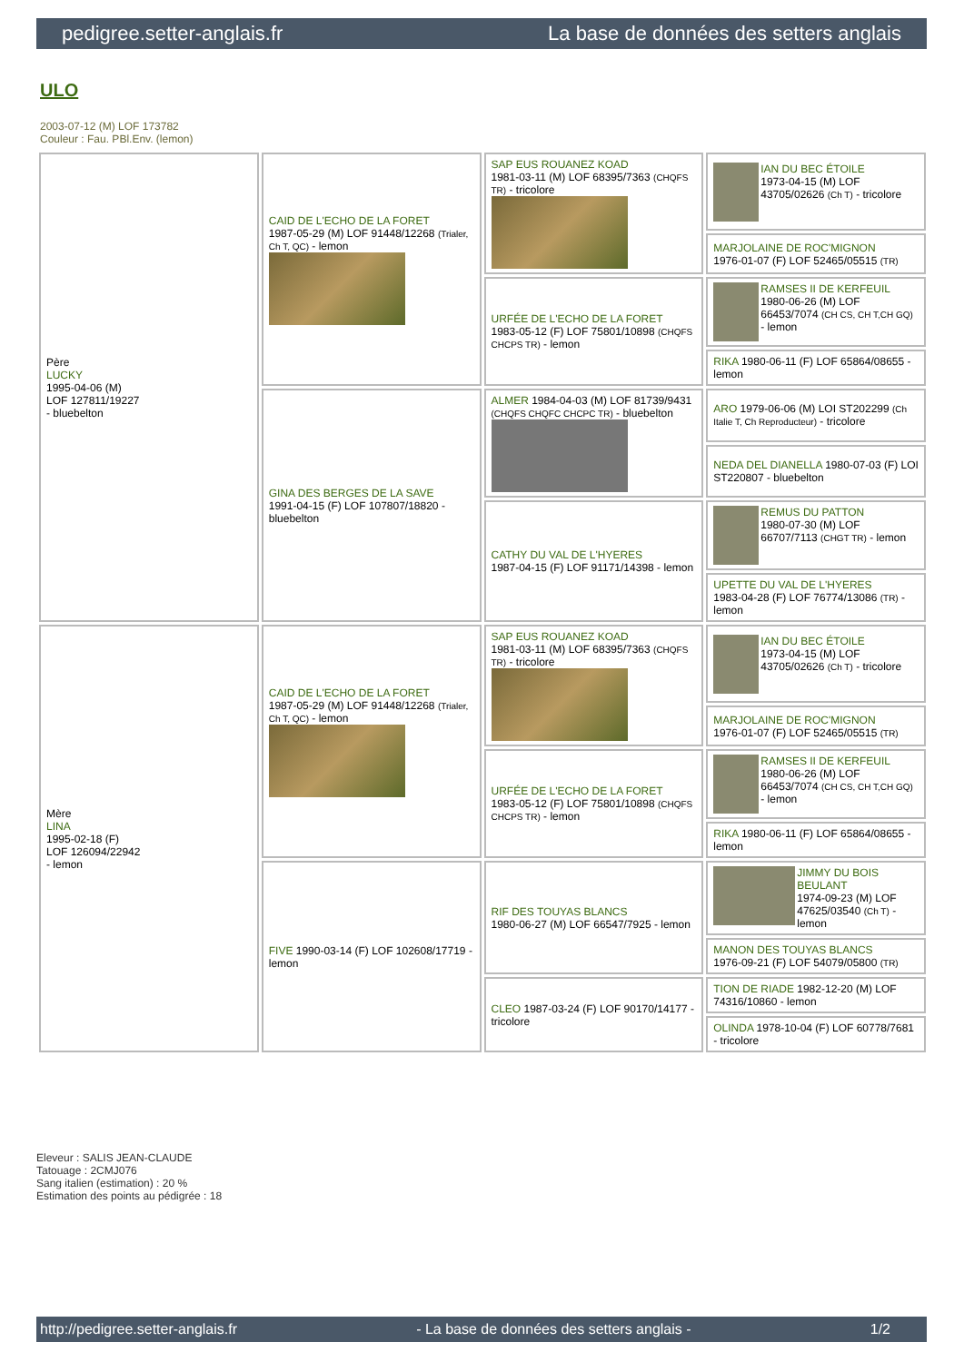pedigree.setter-anglais.fr La base de données des setters anglais
ULO
2003-07-12 (M) LOF 173782
Couleur : Fau. PBl.Env. (lemon)
| Père LUCKY 1995-04-06 (M) LOF 127811/19227 - bluebelton | CAID DE L'ECHO DE LA FORET 1987-05-29 (M) LOF 91448/12268 (Trialer, Ch T, QC) - lemon | SAP EUS ROUANEZ KOAD 1981-03-11 (M) LOF 68395/7363 (CHQFS TR) - tricolore | IAN DU BEC ÉTOILE 1973-04-15 (M) LOF 43705/02626 (Ch T) - tricolore |
| | | | MARJOLAINE DE ROC'MIGNON 1976-01-07 (F) LOF 52465/05515 (TR) |
| | | URFÉE DE L'ECHO DE LA FORET 1983-05-12 (F) LOF 75801/10898 (CHQFS CHCPS TR) - lemon | RAMSES II DE KERFEUIL 1980-06-26 (M) LOF 66453/7074 (CH CS, CH T,CH GQ) - lemon |
| | | | RIKA 1980-06-11 (F) LOF 65864/08655 - lemon |
| | GINA DES BERGES DE LA SAVE 1991-04-15 (F) LOF 107807/18820 - bluebelton | ALMER 1984-04-03 (M) LOF 81739/9431 (CHQFS CHQFC CHCPC TR) - bluebelton | ARO 1979-06-06 (M) LOI ST202299 (Ch Italie T, Ch Reproducteur) - tricolore |
| | | | NEDA DEL DIANELLA 1980-07-03 (F) LOI ST220807 - bluebelton |
| | | CATHY DU VAL DE L'HYERES 1987-04-15 (F) LOF 91171/14398 - lemon | REMUS DU PATTON 1980-07-30 (M) LOF 66707/7113 (CHGT TR) - lemon |
| | | | UPETTE DU VAL DE L'HYERES 1983-04-28 (F) LOF 76774/13086 (TR) - lemon |
| Mère LINA 1995-02-18 (F) LOF 126094/22942 - lemon | CAID DE L'ECHO DE LA FORET 1987-05-29 (M) LOF 91448/12268 (Trialer, Ch T, QC) - lemon | SAP EUS ROUANEZ KOAD 1981-03-11 (M) LOF 68395/7363 (CHQFS TR) - tricolore | IAN DU BEC ÉTOILE 1973-04-15 (M) LOF 43705/02626 (Ch T) - tricolore |
| | | | MARJOLAINE DE ROC'MIGNON 1976-01-07 (F) LOF 52465/05515 (TR) |
| | | URFÉE DE L'ECHO DE LA FORET 1983-05-12 (F) LOF 75801/10898 (CHQFS CHCPS TR) - lemon | RAMSES II DE KERFEUIL 1980-06-26 (M) LOF 66453/7074 (CH CS, CH T,CH GQ) - lemon |
| | | | RIKA 1980-06-11 (F) LOF 65864/08655 - lemon |
| | FIVE 1990-03-14 (F) LOF 102608/17719 - lemon | RIF DES TOUYAS BLANCS 1980-06-27 (M) LOF 66547/7925 - lemon | JIMMY DU BOIS BEULANT 1974-09-23 (M) LOF 47625/03540 (Ch T) - lemon |
| | | | MANON DES TOUYAS BLANCS 1976-09-21 (F) LOF 54079/05800 (TR) |
| | | CLEO 1987-03-24 (F) LOF 90170/14177 - tricolore | TION DE RIADE 1982-12-20 (M) LOF 74316/10860 - lemon |
| | | | OLINDA 1978-10-04 (F) LOF 60778/7681 - tricolore |
Eleveur : SALIS JEAN-CLAUDE
Tatouage : 2CMJ076
Sang italien (estimation) : 20 %
Estimation des points au pédigrée : 18
http://pedigree.setter-anglais.fr - La base de données des setters anglais - 1/2